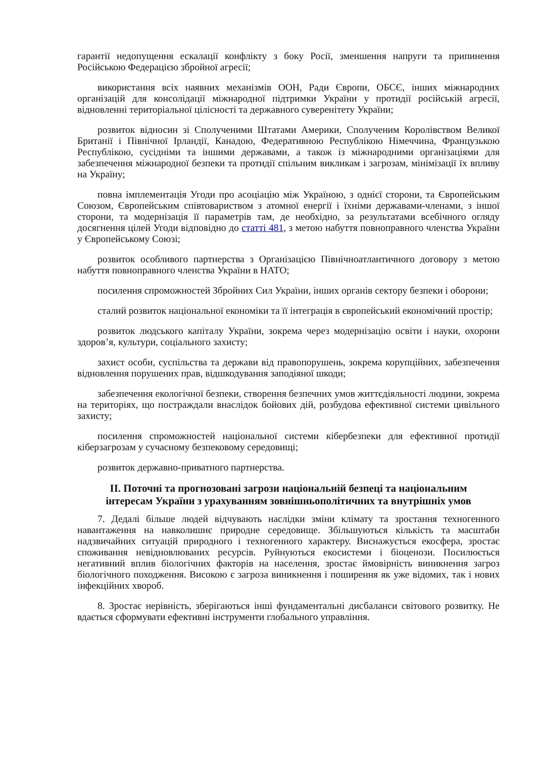гарантії недопущення ескалації конфлікту з боку Росії, зменшення напруги та припинення Російською Федерацією збройної агресії;
використання всіх наявних механізмів ООН, Ради Європи, ОБСЄ, інших міжнародних організацій для консолідації міжнародної підтримки України у протидії російській агресії, відновленні територіальної цілісності та державного суверенітету України;
розвиток відносин зі Сполученими Штатами Америки, Сполученим Королівством Великої Британії і Північної Ірландії, Канадою, Федеративною Республікою Німеччина, Французькою Республікою, сусідніми та іншими державами, а також із міжнародними організаціями для забезпечення міжнародної безпеки та протидії спільним викликам і загрозам, мінімізації їх впливу на Україну;
повна імплементація Угоди про асоціацію між Україною, з однієї сторони, та Європейським Союзом, Європейським співтовариством з атомної енергії і їхніми державами-членами, з іншої сторони, та модернізація її параметрів там, де необхідно, за результатами всебічного огляду досягнення цілей Угоди відповідно до статті 481, з метою набуття повноправного членства України у Європейському Союзі;
розвиток особливого партнерства з Організацією Північноатлантичного договору з метою набуття повноправного членства України в НАТО;
посилення спроможностей Збройних Сил України, інших органів сектору безпеки і оборони;
сталий розвиток національної економіки та її інтеграція в європейський економічний простір;
розвиток людського капіталу України, зокрема через модернізацію освіти і науки, охорони здоров’я, культури, соціального захисту;
захист особи, суспільства та держави від правопорушень, зокрема корупційних, забезпечення відновлення порушених прав, відшкодування заподіяної шкоди;
забезпечення екологічної безпеки, створення безпечних умов життєдіяльності людини, зокрема на територіях, що постраждали внаслідок бойових дій, розбудова ефективної системи цивільного захисту;
посилення спроможностей національної системи кібербезпеки для ефективної протидії кіберзагрозам у сучасному безпековому середовищі;
розвиток державно-приватного партнерства.
ІІ. Поточні та прогнозовані загрози національній безпеці та національним інтересам України з урахуванням зовнішньополітичних та внутрішніх умов
7. Дедалі більше людей відчувають наслідки зміни клімату та зростання техногенного навантаження на навколишнє природне середовище. Збільшуються кількість та масштаби надзвичайних ситуацій природного і техногенного характеру. Виснажується екосфера, зростає споживання невідновлюваних ресурсів. Руйнуються екосистеми і біоценози. Посилюється негативний вплив біологічних факторів на населення, зростає ймовірність виникнення загроз біологічного походження. Високою є загроза виникнення і поширення як уже відомих, так і нових інфекційних хвороб.
8. Зростає нерівність, зберігаються інші фундаментальні дисбаланси світового розвитку. Не вдається сформувати ефективні інструменти глобального управління.